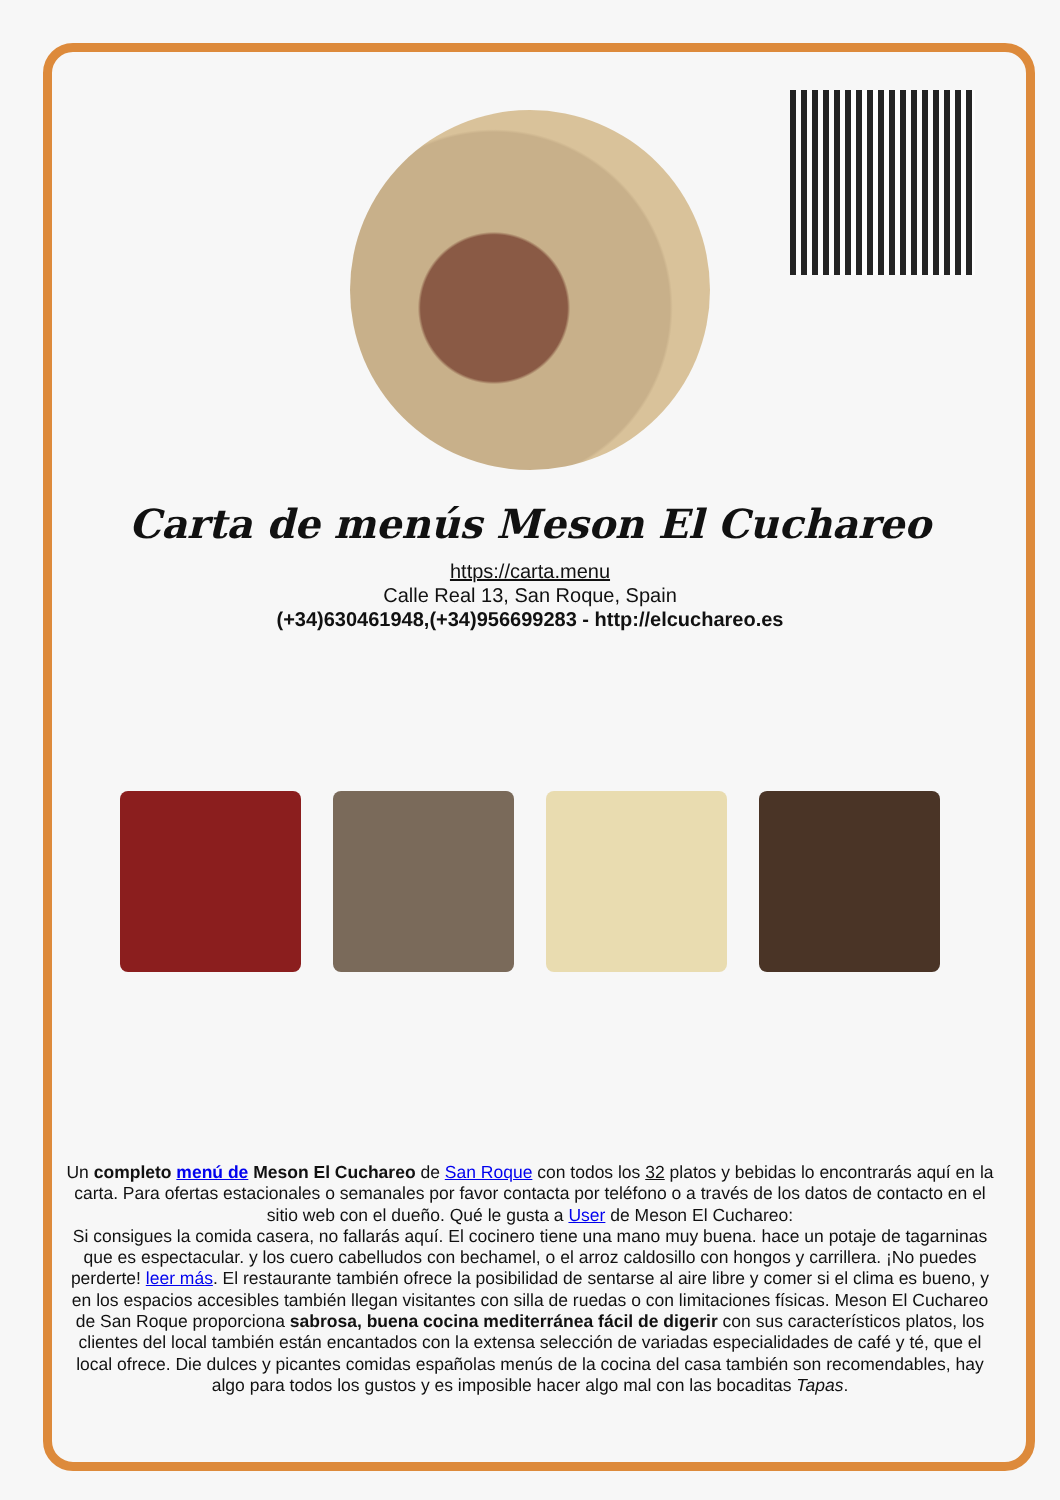Carta de menús Meson El Cuchareo
https://carta.menu
Calle Real 13, San Roque, Spain
(+34)630461948,(+34)956699283 - http://elcuchareo.es
Un completo menú de Meson El Cuchareo de San Roque con todos los 32 platos y bebidas lo encontrarás aquí en la carta. Para ofertas estacionales o semanales por favor contacta por teléfono o a través de los datos de contacto en el sitio web con el dueño. Qué le gusta a User de Meson El Cuchareo:
Si consigues la comida casera, no fallarás aquí. El cocinero tiene una mano muy buena. hace un potaje de tagarninas que es espectacular. y los cuero cabelludos con bechamel, o el arroz caldosillo con hongos y carrillera. ¡No puedes perderte! leer más. El restaurante también ofrece la posibilidad de sentarse al aire libre y comer si el clima es bueno, y en los espacios accesibles también llegan visitantes con silla de ruedas o con limitaciones físicas. Meson El Cuchareo de San Roque proporciona sabrosa, buena cocina mediterránea fácil de digerir con sus característicos platos, los clientes del local también están encantados con la extensa selección de variadas especialidades de café y té, que el local ofrece. Die dulces y picantes comidas españolas menús de la cocina del casa también son recomendables, hay algo para todos los gustos y es imposible hacer algo mal con las bocaditas Tapas.